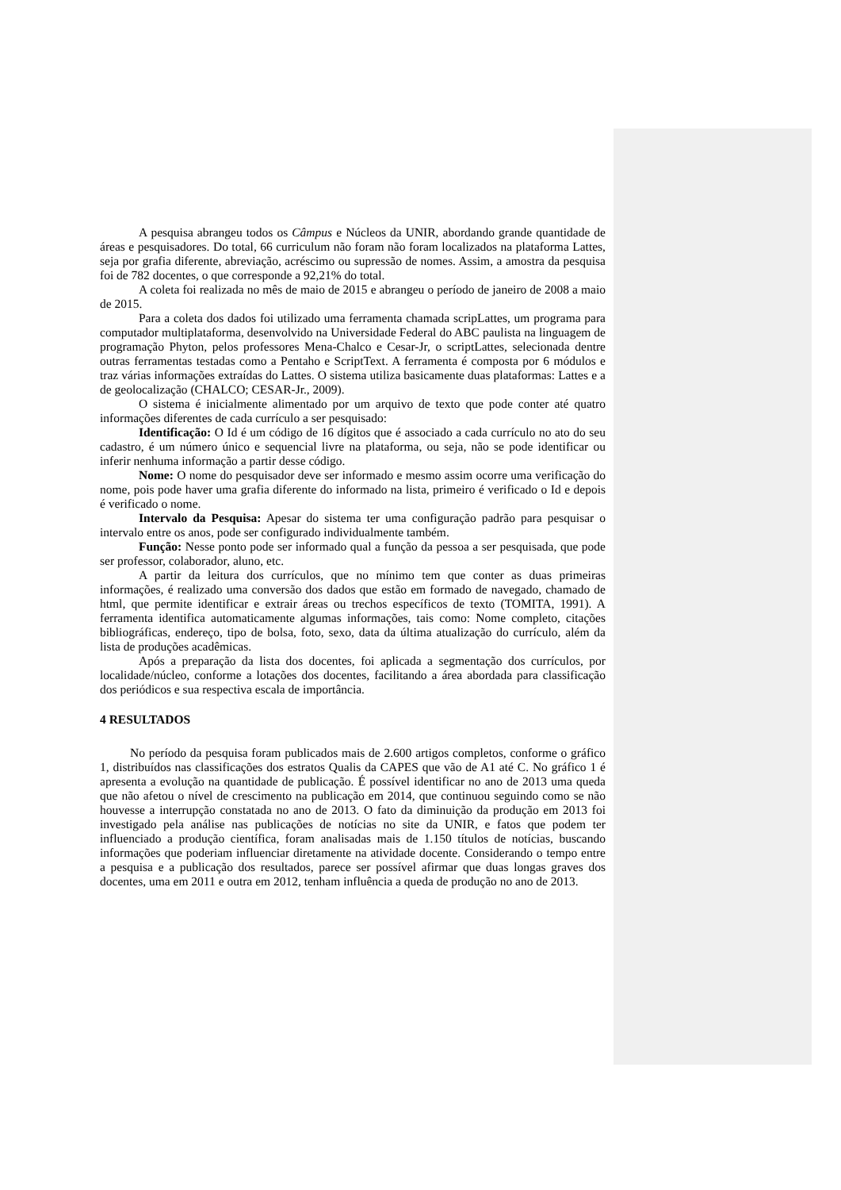A pesquisa abrangeu todos os Câmpus e Núcleos da UNIR, abordando grande quantidade de áreas e pesquisadores. Do total, 66 curriculum não foram não foram localizados na plataforma Lattes, seja por grafia diferente, abreviação, acréscimo ou supressão de nomes. Assim, a amostra da pesquisa foi de 782 docentes, o que corresponde a 92,21% do total.
A coleta foi realizada no mês de maio de 2015 e abrangeu o período de janeiro de 2008 a maio de 2015.
Para a coleta dos dados foi utilizado uma ferramenta chamada scripLattes, um programa para computador multiplataforma, desenvolvido na Universidade Federal do ABC paulista na linguagem de programação Phyton, pelos professores Mena-Chalco e Cesar-Jr, o scriptLattes, selecionada dentre outras ferramentas testadas como a Pentaho e ScriptText. A ferramenta é composta por 6 módulos e traz várias informações extraídas do Lattes. O sistema utiliza basicamente duas plataformas: Lattes e a de geolocalização (CHALCO; CESAR-Jr., 2009).
O sistema é inicialmente alimentado por um arquivo de texto que pode conter até quatro informações diferentes de cada currículo a ser pesquisado:
Identificação: O Id é um código de 16 dígitos que é associado a cada currículo no ato do seu cadastro, é um número único e sequencial livre na plataforma, ou seja, não se pode identificar ou inferir nenhuma informação a partir desse código.
Nome: O nome do pesquisador deve ser informado e mesmo assim ocorre uma verificação do nome, pois pode haver uma grafia diferente do informado na lista, primeiro é verificado o Id e depois é verificado o nome.
Intervalo da Pesquisa: Apesar do sistema ter uma configuração padrão para pesquisar o intervalo entre os anos, pode ser configurado individualmente também.
Função: Nesse ponto pode ser informado qual a função da pessoa a ser pesquisada, que pode ser professor, colaborador, aluno, etc.
A partir da leitura dos currículos, que no mínimo tem que conter as duas primeiras informações, é realizado uma conversão dos dados que estão em formado de navegado, chamado de html, que permite identificar e extrair áreas ou trechos específicos de texto (TOMITA, 1991). A ferramenta identifica automaticamente algumas informações, tais como: Nome completo, citações bibliográficas, endereço, tipo de bolsa, foto, sexo, data da última atualização do currículo, além da lista de produções acadêmicas.
Após a preparação da lista dos docentes, foi aplicada a segmentação dos currículos, por localidade/núcleo, conforme a lotações dos docentes, facilitando a área abordada para classificação dos periódicos e sua respectiva escala de importância.
4 RESULTADOS
No período da pesquisa foram publicados mais de 2.600 artigos completos, conforme o gráfico 1, distribuídos nas classificações dos estratos Qualis da CAPES que vão de A1 até C. No gráfico 1 é apresenta a evolução na quantidade de publicação. É possível identificar no ano de 2013 uma queda que não afetou o nível de crescimento na publicação em 2014, que continuou seguindo como se não houvesse a interrupção constatada no ano de 2013. O fato da diminuição da produção em 2013 foi investigado pela análise nas publicações de notícias no site da UNIR, e fatos que podem ter influenciado a produção científica, foram analisadas mais de 1.150 títulos de notícias, buscando informações que poderiam influenciar diretamente na atividade docente. Considerando o tempo entre a pesquisa e a publicação dos resultados, parece ser possível afirmar que duas longas graves dos docentes, uma em 2011 e outra em 2012, tenham influência a queda de produção no ano de 2013.